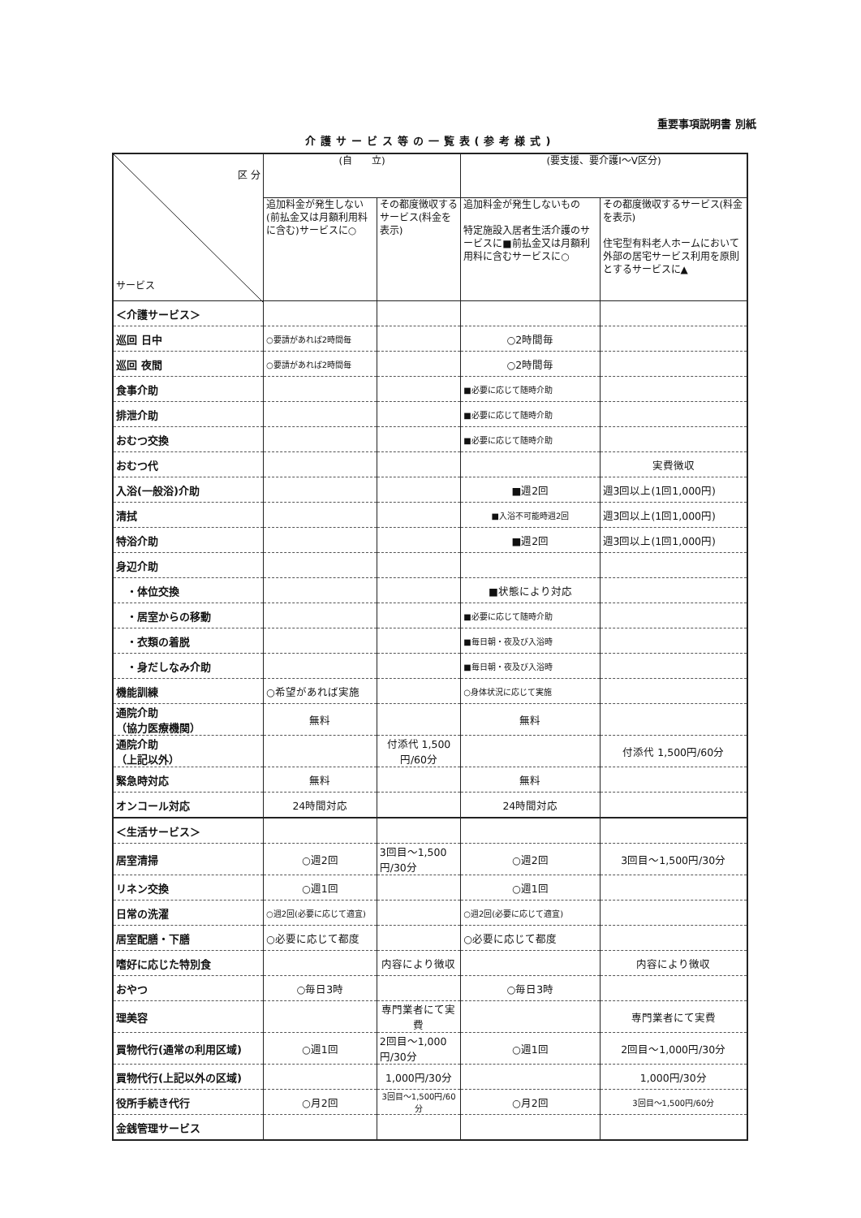重要事項説明書 別紙
介護サービス等の一覧表(参考様式)
| 区 分 サービス | (自 立) | | (要支援、要介護Ⅰ～Ⅴ区分) | |
| --- | --- | --- | --- | --- |
| | 追加料金が発生しない(前払金又は月額利用料に含む)サービスに○ | その都度徴収するサービス(料金を表示) | 追加料金が発生しないもの 特定施設入居者生活介護のサービスに■前払金又は月額利用料に含むサービスに○ | その都度徴収するサービス(料金を表示) 住宅型有料老人ホームにおいて外部の居宅サービス利用を原則とするサービスに▲ |
| ＜介護サービス＞ | | | | |
| 巡回 日中 | ○要請があれば2時間毎 | | ○2時間毎 | |
| 巡回 夜間 | ○要請があれば2時間毎 | | ○2時間毎 | |
| 食事介助 | | | ■必要に応じて随時介助 | |
| 排泄介助 | | | ■必要に応じて随時介助 | |
| おむつ交換 | | | ■必要に応じて随時介助 | |
| おむつ代 | | | | 実費徴収 |
| 入浴(一般浴)介助 | | | ■週2回 | 週3回以上(1回1,000円) |
| 清拭 | | | ■入浴不可能時週2回 | 週3回以上(1回1,000円) |
| 特浴介助 | | | ■週2回 | 週3回以上(1回1,000円) |
| 身辺介助 | | | | |
| ・体位交換 | | | ■状態により対応 | |
| ・居室からの移動 | | | ■必要に応じて随時介助 | |
| ・衣類の着脱 | | | ■毎日朝・夜及び入浴時 | |
| ・身だしなみ介助 | | | ■毎日朝・夜及び入浴時 | |
| 機能訓練 | ○希望があれば実施 | | ○身体状況に応じて実施 | |
| 通院介助 （協力医療機関） | 無料 | | 無料 | |
| 通院介助 （上記以外） | | 付添代 1,500円/60分 | | 付添代 1,500円/60分 |
| 緊急時対応 | 無料 | | 無料 | |
| オンコール対応 | 24時間対応 | | 24時間対応 | |
| ＜生活サービス＞ | | | | |
| 居室清掃 | ○週2回 | 3回目～1,500円/30分 | ○週2回 | 3回目～1,500円/30分 |
| リネン交換 | ○週1回 | | ○週1回 | |
| 日常の洗濯 | ○週2回(必要に応じて適宜) | | ○週2回(必要に応じて適宜) | |
| 居室配膳・下膳 | ○必要に応じて都度 | | ○必要に応じて都度 | |
| 嗜好に応じた特別食 | | 内容により徴収 | | 内容により徴収 |
| おやつ | ○毎日3時 | | ○毎日3時 | |
| 理美容 | | 専門業者にて実費 | | 専門業者にて実費 |
| 買物代行(通常の利用区域) | ○週1回 | 2回目～1,000円/30分 | ○週1回 | 2回目～1,000円/30分 |
| 買物代行(上記以外の区域) | | 1,000円/30分 | | 1,000円/30分 |
| 役所手続き代行 | ○月2回 | 3回目～1,500円/60分 | ○月2回 | 3回目～1,500円/60分 |
| 金銭管理サービス | | | | |